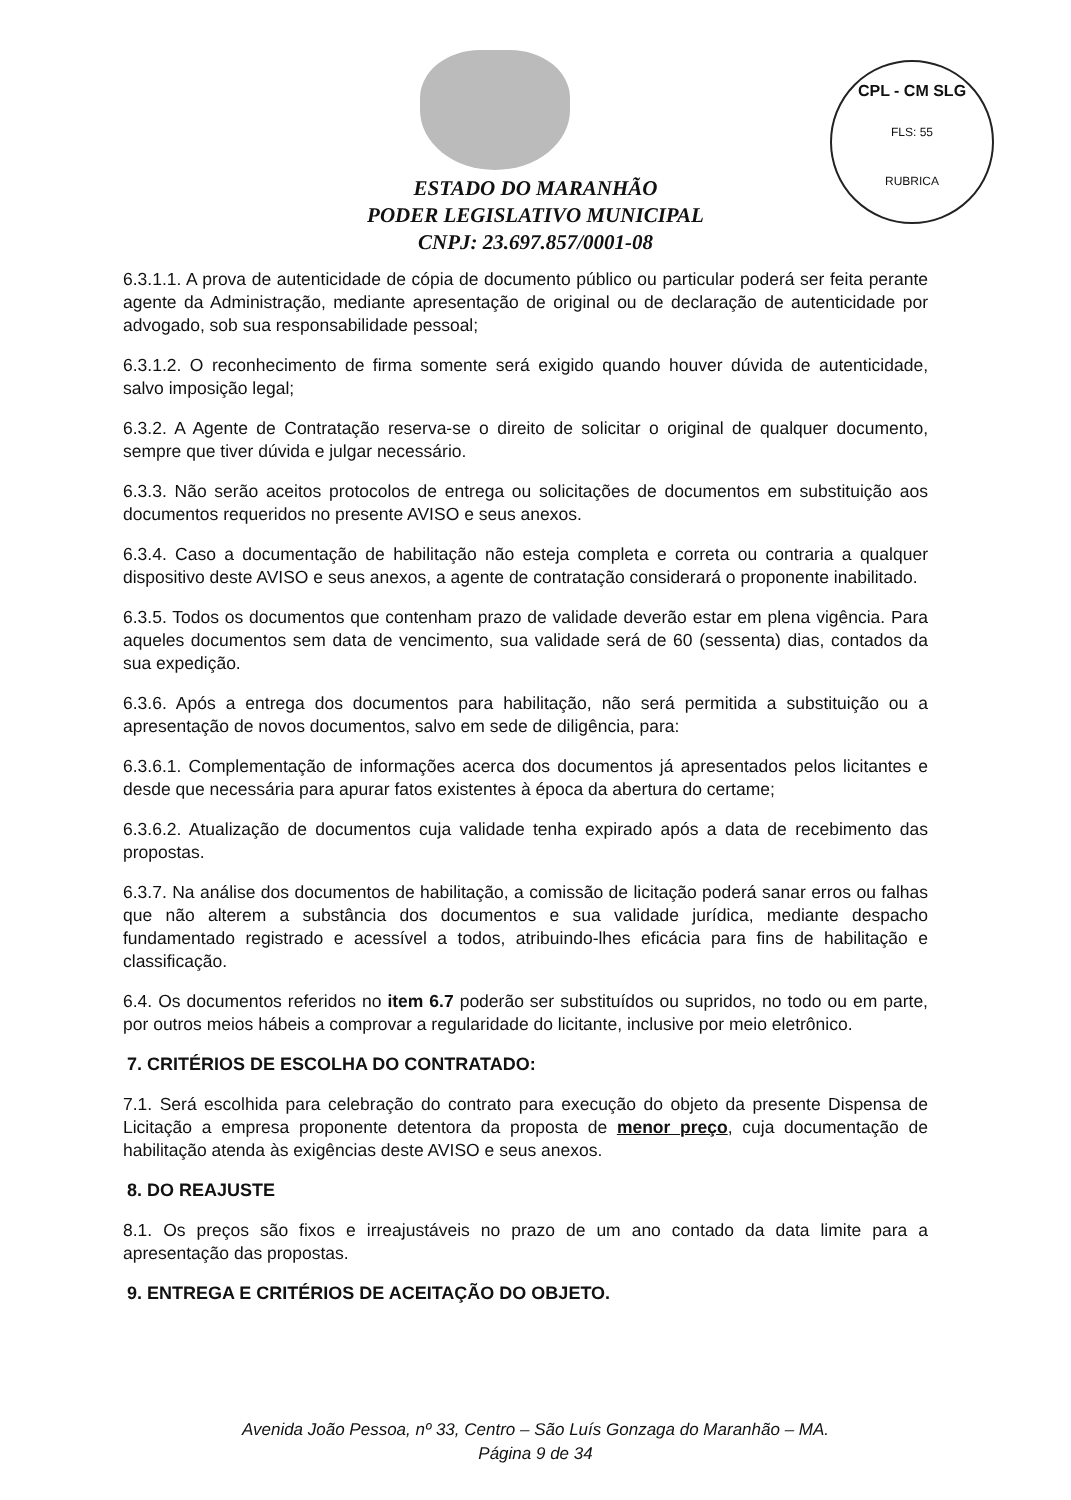CPL - CM SLG
FLS: 55
RUBRICA
ESTADO DO MARANHÃO
PODER LEGISLATIVO MUNICIPAL
CNPJ: 23.697.857/0001-08
6.3.1.1. A prova de autenticidade de cópia de documento público ou particular poderá ser feita perante agente da Administração, mediante apresentação de original ou de declaração de autenticidade por advogado, sob sua responsabilidade pessoal;
6.3.1.2. O reconhecimento de firma somente será exigido quando houver dúvida de autenticidade, salvo imposição legal;
6.3.2. A Agente de Contratação reserva-se o direito de solicitar o original de qualquer documento, sempre que tiver dúvida e julgar necessário.
6.3.3. Não serão aceitos protocolos de entrega ou solicitações de documentos em substituição aos documentos requeridos no presente AVISO e seus anexos.
6.3.4. Caso a documentação de habilitação não esteja completa e correta ou contraria a qualquer dispositivo deste AVISO e seus anexos, a agente de contratação considerará o proponente inabilitado.
6.3.5. Todos os documentos que contenham prazo de validade deverão estar em plena vigência. Para aqueles documentos sem data de vencimento, sua validade será de 60 (sessenta) dias, contados da sua expedição.
6.3.6. Após a entrega dos documentos para habilitação, não será permitida a substituição ou a apresentação de novos documentos, salvo em sede de diligência, para:
6.3.6.1. Complementação de informações acerca dos documentos já apresentados pelos licitantes e desde que necessária para apurar fatos existentes à época da abertura do certame;
6.3.6.2. Atualização de documentos cuja validade tenha expirado após a data de recebimento das propostas.
6.3.7. Na análise dos documentos de habilitação, a comissão de licitação poderá sanar erros ou falhas que não alterem a substância dos documentos e sua validade jurídica, mediante despacho fundamentado registrado e acessível a todos, atribuindo-lhes eficácia para fins de habilitação e classificação.
6.4. Os documentos referidos no item 6.7 poderão ser substituídos ou supridos, no todo ou em parte, por outros meios hábeis a comprovar a regularidade do licitante, inclusive por meio eletrônico.
7. CRITÉRIOS DE ESCOLHA DO CONTRATADO:
7.1. Será escolhida para celebração do contrato para execução do objeto da presente Dispensa de Licitação a empresa proponente detentora da proposta de menor preço, cuja documentação de habilitação atenda às exigências deste AVISO e seus anexos.
8. DO REAJUSTE
8.1. Os preços são fixos e irreajustáveis no prazo de um ano contado da data limite para a apresentação das propostas.
9. ENTREGA E CRITÉRIOS DE ACEITAÇÃO DO OBJETO.
Avenida João Pessoa, nº 33, Centro – São Luís Gonzaga do Maranhão – MA.
Página 9 de 34